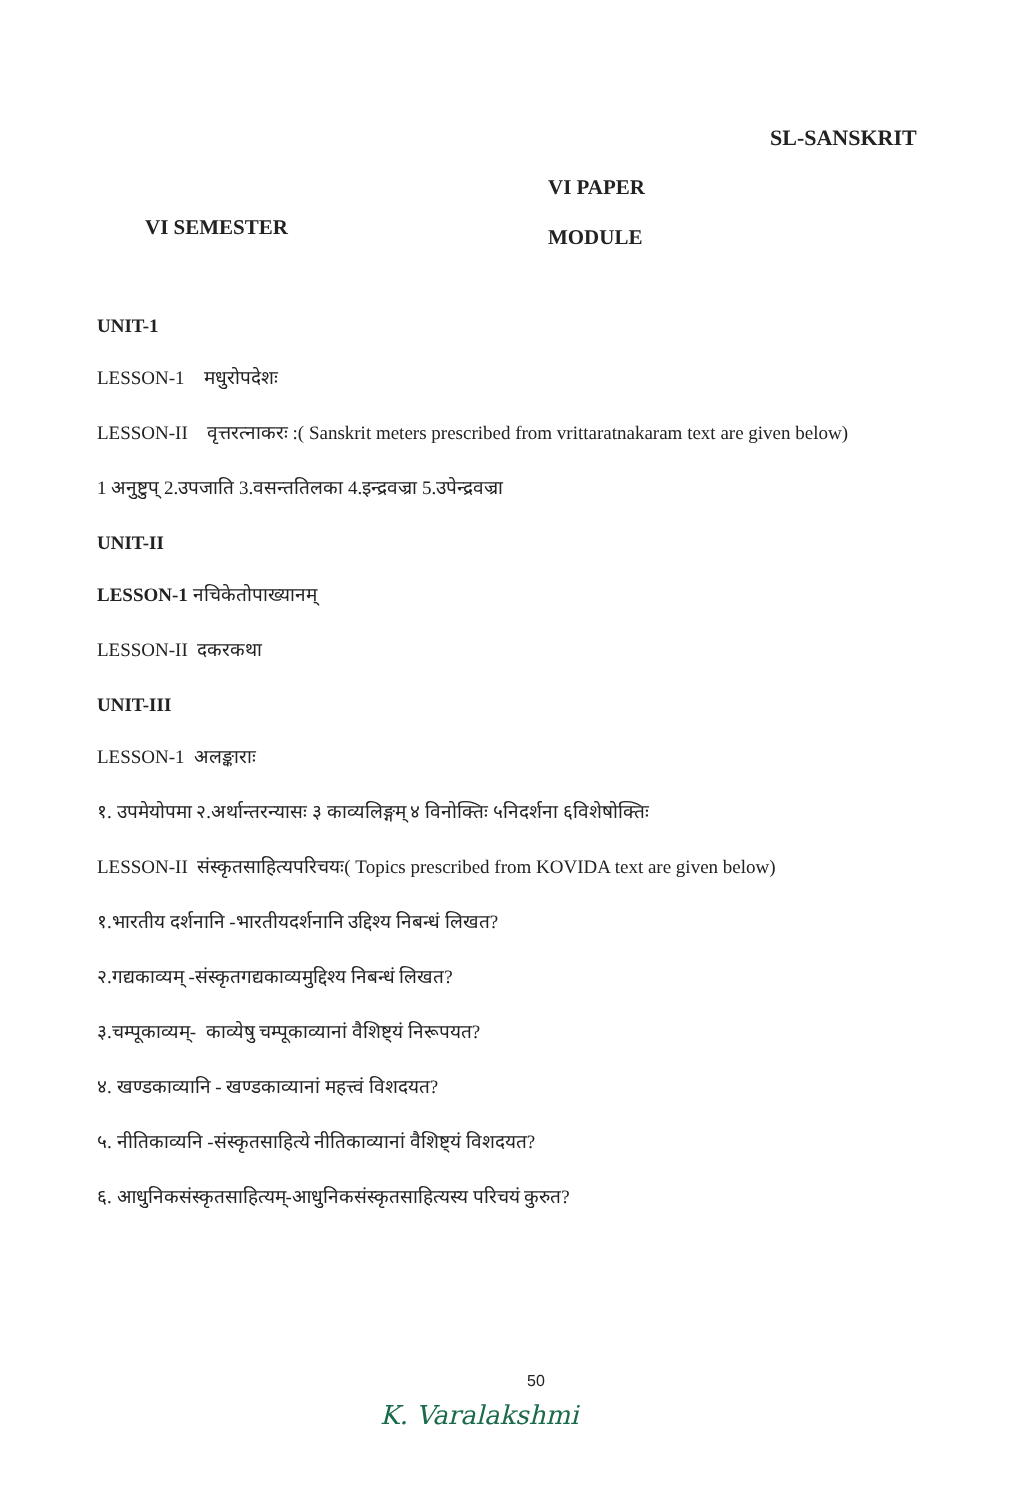SL-SANSKRIT
VI SEMESTER
VI PAPER
MODULE
UNIT-1
LESSON-1 मधुरोपदेशः
LESSON-II वृत्तरत्नाकरः :( Sanskrit meters prescribed from vrittaratnakaram text are given below)
1 अनुष्टुप् 2.उपजाति 3.वसन्ततिलका 4.इन्द्रवज्रा 5.उपेन्द्रवज्रा
UNIT-II
LESSON-1 नचिकेतोपाख्यानम्
LESSON-II दकरकथा
UNIT-III
LESSON-1 अलङ्काराः
१. उपमेयोपमा २.अर्थान्तरन्यासः ३ काव्यलिङ्गम् ४ विनोक्तिः ५निदर्शना ६विशेषोक्तिः
LESSON-II संस्कृतसाहित्यपरिचयः( Topics prescribed from KOVIDA text are given below)
१.भारतीय दर्शनानि -भारतीयदर्शनानि उद्दिश्य निबन्धं लिखत?
२.गद्यकाव्यम् -संस्कृतगद्यकाव्यमुद्दिश्य निबन्धं लिखत?
३.चम्पूकाव्यम्- काव्येषु चम्पूकाव्यानां वैशिष्ट्यं निरूपयत?
४. खण्डकाव्यानि - खण्डकाव्यानां महत्त्वं विशदयत?
५. नीतिकाव्यनि -संस्कृतसाहित्ये नीतिकाव्यानां वैशिष्ट्यं विशदयत?
६. आधुनिकसंस्कृतसाहित्यम्-आधुनिकसंस्कृतसाहित्यस्य परिचयं कुरुत?
50
K. Varalakshmi